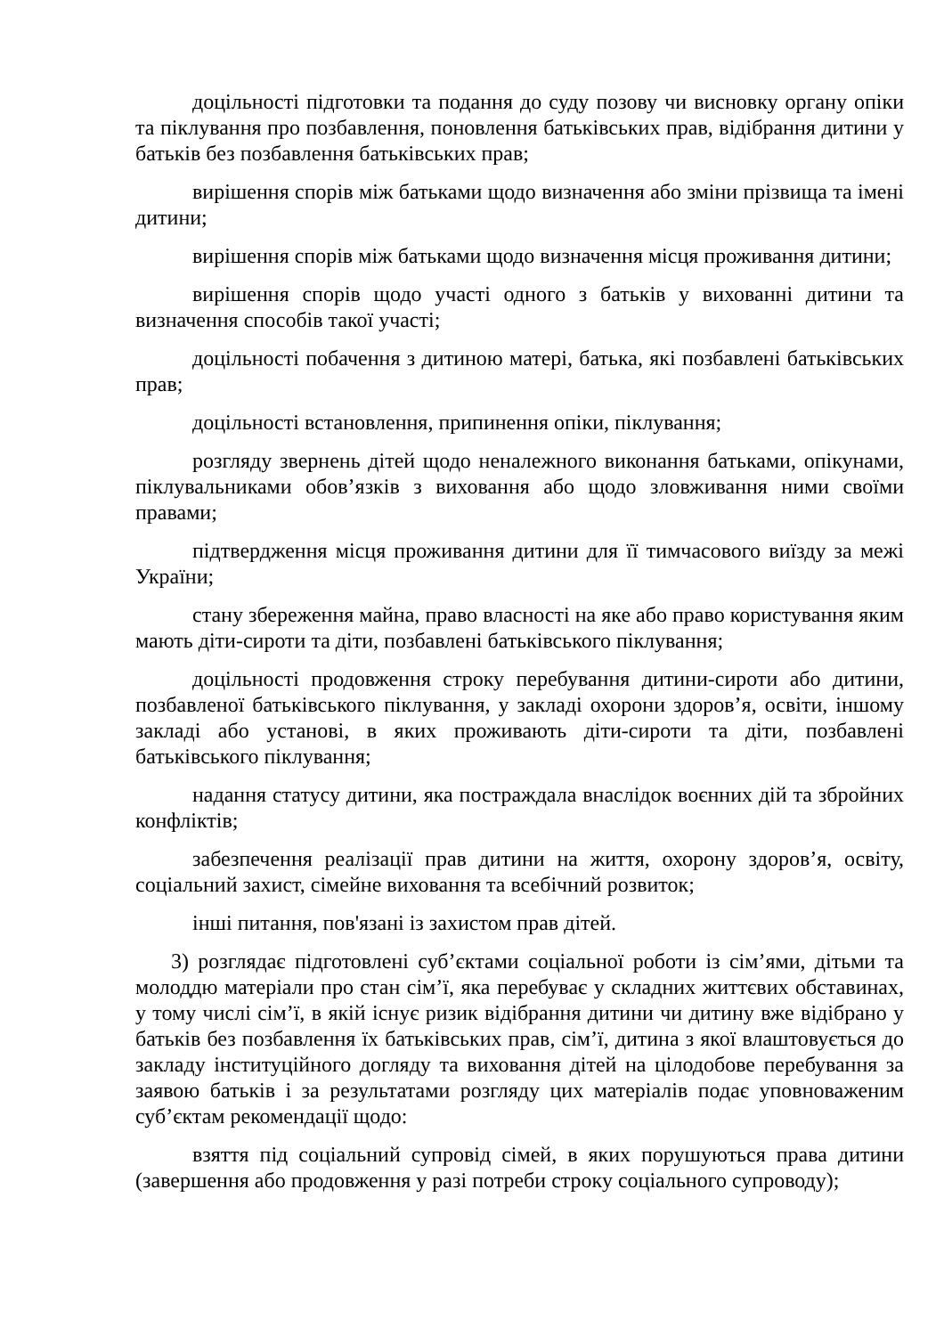доцільності підготовки та подання до суду позову чи висновку органу опіки та піклування про позбавлення, поновлення батьківських прав, відібрання дитини у батьків без позбавлення батьківських прав;
вирішення спорів між батьками щодо визначення або зміни прізвища та імені дитини;
вирішення спорів між батьками щодо визначення місця проживання дитини;
вирішення спорів щодо участі одного з батьків у вихованні дитини та визначення способів такої участі;
доцільності побачення з дитиною матері, батька, які позбавлені батьківських прав;
доцільності встановлення, припинення опіки, піклування;
розгляду звернень дітей щодо неналежного виконання батьками, опікунами, піклувальниками обов’язків з виховання або щодо зловживання ними своїми правами;
підтвердження місця проживання дитини для її тимчасового виїзду за межі України;
стану збереження майна, право власності на яке або право користування яким мають діти-сироти та діти, позбавлені батьківського піклування;
доцільності продовження строку перебування дитини-сироти або дитини, позбавленої батьківського піклування, у закладі охорони здоров’я, освіти, іншому закладі або установі, в яких проживають діти-сироти та діти, позбавлені батьківського піклування;
надання статусу дитини, яка постраждала внаслідок воєнних дій та збройних конфліктів;
забезпечення реалізації прав дитини на життя, охорону здоров’я, освіту, соціальний захист, сімейне виховання та всебічний розвиток;
інші питання, пов'язані із захистом прав дітей.
3) розглядає підготовлені суб’єктами соціальної роботи із сім’ями, дітьми та молоддю матеріали про стан сім’ї, яка перебуває у складних життєвих обставинах, у тому числі сім’ї, в якій існує ризик відібрання дитини чи дитину вже відібрано у батьків без позбавлення їх батьківських прав, сім’ї, дитина з якої влаштовується до закладу інституційного догляду та виховання дітей на цілодобове перебування за заявою батьків і за результатами розгляду цих матеріалів подає уповноваженим суб’єктам рекомендації щодо:
взяття під соціальний супровід сімей, в яких порушуються права дитини (завершення або продовження у разі потреби строку соціального супроводу);